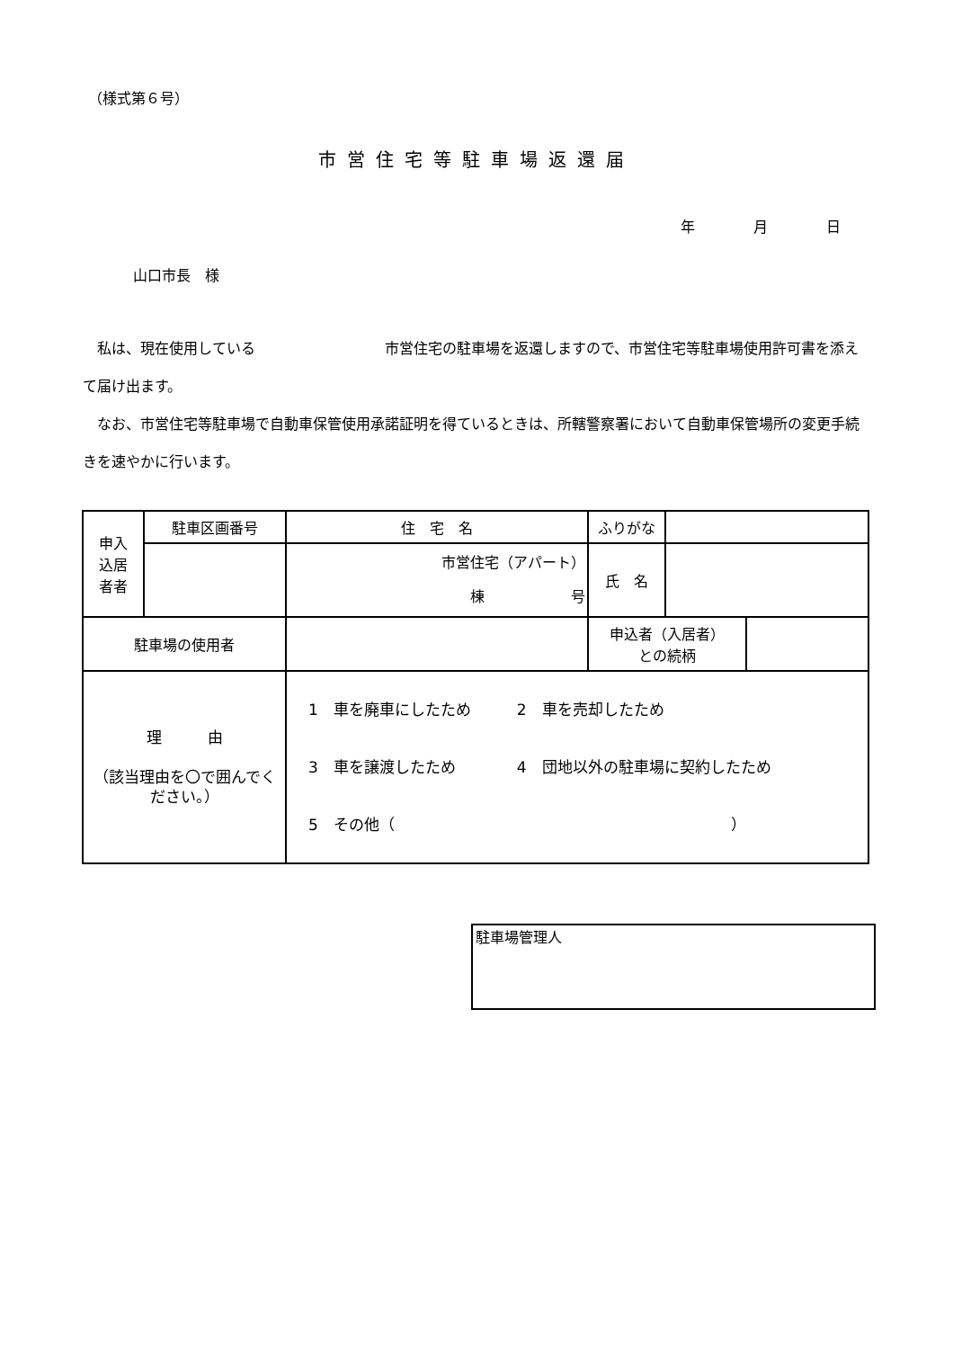（様式第６号）
市営住宅等駐車場返還届
年 月 日
山口市長　様
　私は、現在使用している　　　　　　　　　市営住宅の駐車場を返還しますので、市営住宅等駐車場使用許可書を添えて届け出ます。
　なお、市営住宅等駐車場で自動車保管使用承諾証明を得ているときは、所轄警察署において自動車保管場所の変更手続きを速やかに行います。
| 申入 込居 者者 | 駐車区画番号 | 住 宅 名 | ふりがな | | |
| | | 市営住宅（アパート） 棟 号 | 氏 名 | | |
| 駐車場の使用者 | | | 申込者（入居者） との続柄 | | |
| 理 由 （該当理由を〇で囲んでください。） | | 1 車を廃車にしたため 2 車を売却したため 3 車を譲渡したため 4 団地以外の駐車場に契約したため 5 その他（ ） | | | |
駐車場管理人